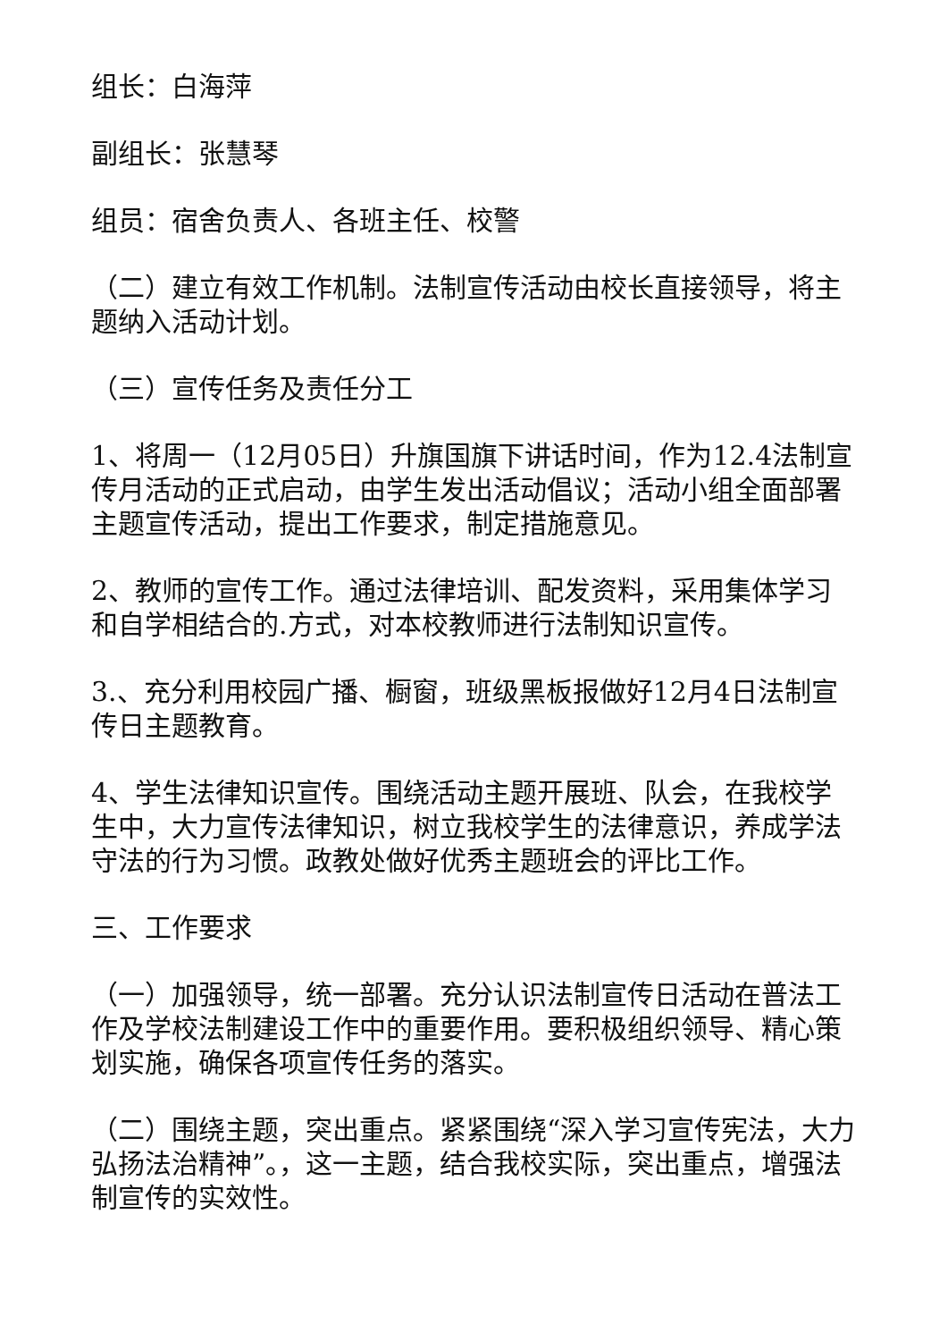组长：白海萍
副组长：张慧琴
组员：宿舍负责人、各班主任、校警
（二）建立有效工作机制。法制宣传活动由校长直接领导，将主题纳入活动计划。
（三）宣传任务及责任分工
1、将周一（12月05日）升旗国旗下讲话时间，作为12.4法制宣传月活动的正式启动，由学生发出活动倡议；活动小组全面部署主题宣传活动，提出工作要求，制定措施意见。
2、教师的宣传工作。通过法律培训、配发资料，采用集体学习和自学相结合的.方式，对本校教师进行法制知识宣传。
3.、充分利用校园广播、橱窗，班级黑板报做好12月4日法制宣传日主题教育。
4、学生法律知识宣传。围绕活动主题开展班、队会，在我校学生中，大力宣传法律知识，树立我校学生的法律意识，养成学法守法的行为习惯。政教处做好优秀主题班会的评比工作。
三、工作要求
（一）加强领导，统一部署。充分认识法制宣传日活动在普法工作及学校法制建设工作中的重要作用。要积极组织领导、精心策划实施，确保各项宣传任务的落实。
（二）围绕主题，突出重点。紧紧围绕“深入学习宣传宪法，大力弘扬法治精神”。，这一主题，结合我校实际，突出重点，增强法制宣传的实效性。